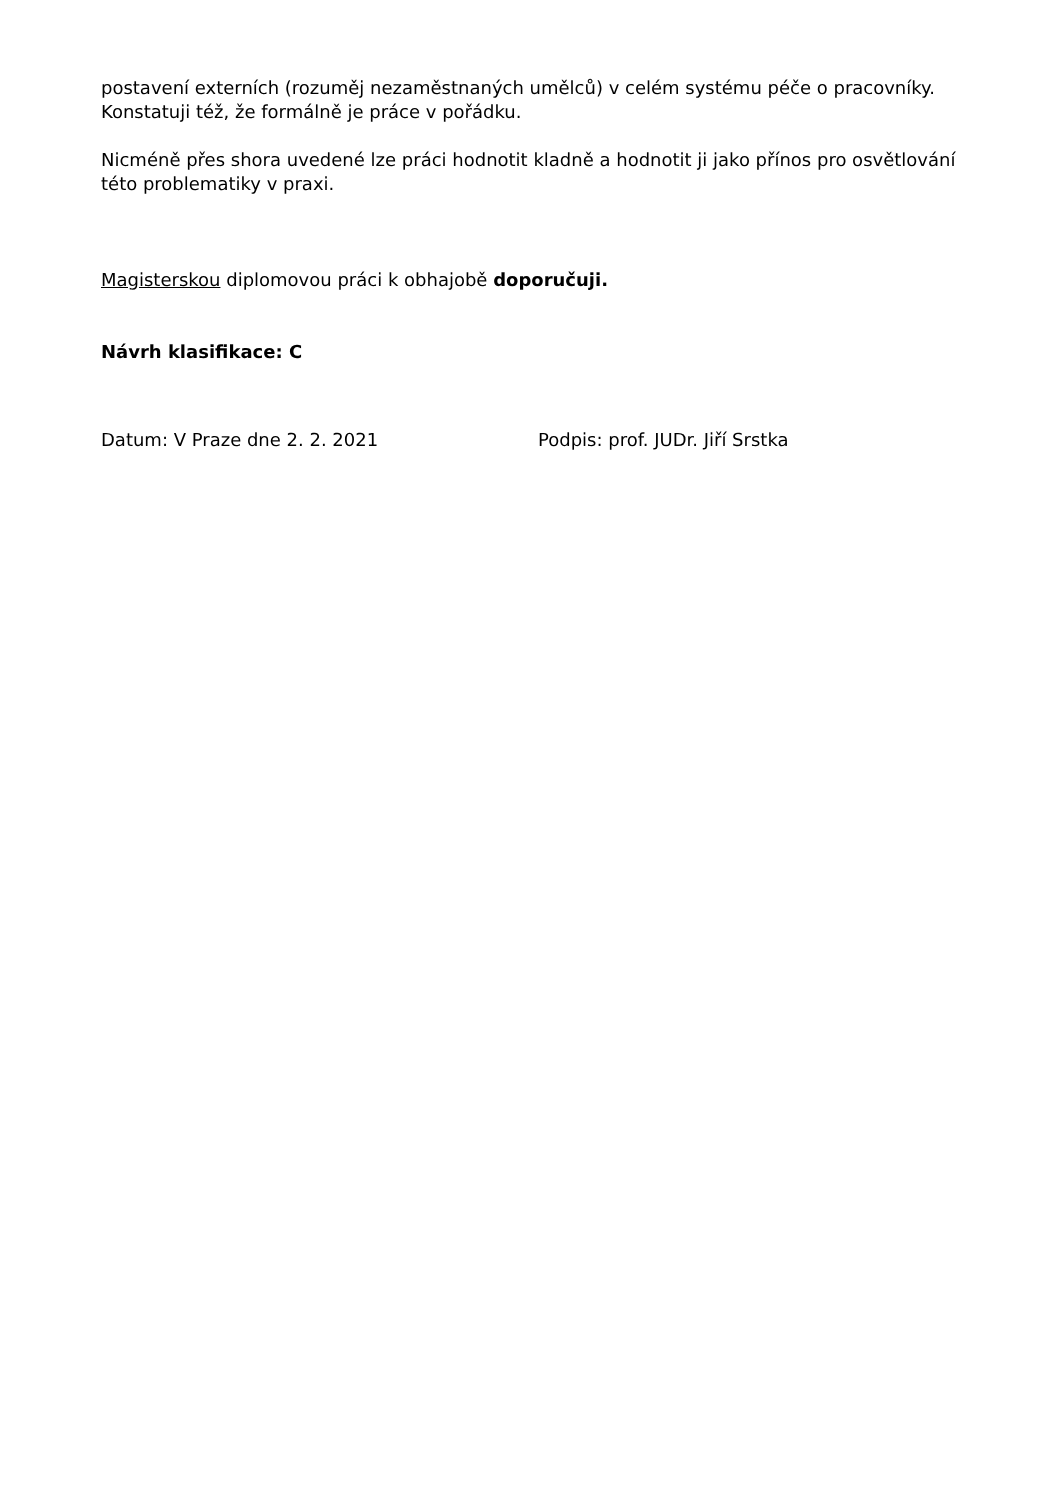postavení externích (rozuměj nezaměstnaných umělců) v celém systému péče o pracovníky. Konstatuji též, že formálně je práce v pořádku.
Nicméně přes shora uvedené lze práci hodnotit kladně a hodnotit ji jako přínos pro osvětlování této problematiky v praxi.
Magisterskou diplomovou práci k obhajobě doporučuji.
Návrh klasifikace: C
Datum: V Praze dne 2. 2. 2021 Podpis: prof. JUDr. Jiří Srstka